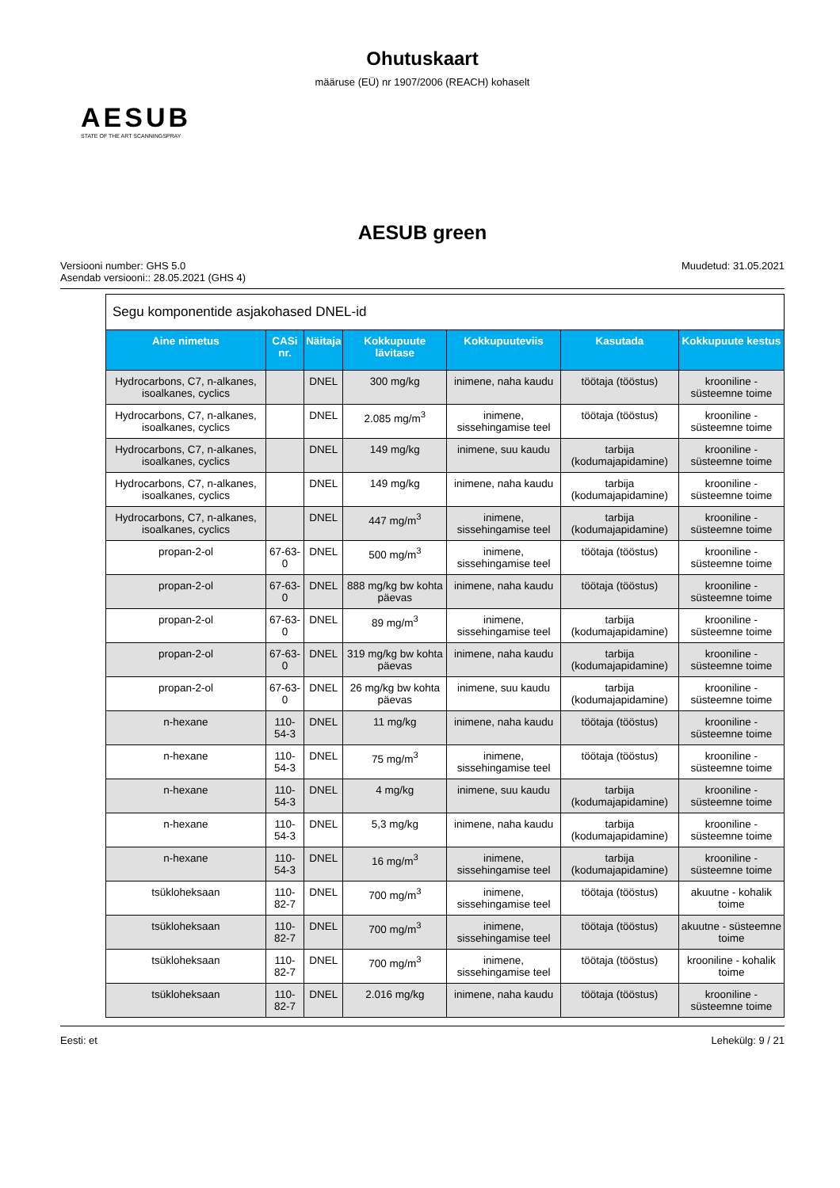Ohutuskaart
määruse (EÜ) nr 1907/2006 (REACH) kohaselt
AESUB
STATE OF THE ART SCANNINGSPRAY
AESUB green
Versiooni number: GHS 5.0
Asendab versiooni:: 28.05.2021 (GHS 4)
Muudetud: 31.05.2021
| Segu komponentide asjakohased DNEL-id | | | | | | |
| Aine nimetus | CASi nr. | Näitaja | Kokkupuute lävitase | Kokkupuuteviis | Kasutada | Kokkupuute kestus |
| Hydrocarbons, C7, n-alkanes, isoalkanes, cyclics | | DNEL | 300 mg/kg | inimene, naha kaudu | töötaja (tööstus) | krooniline - süsteemne toime |
| Hydrocarbons, C7, n-alkanes, isoalkanes, cyclics | | DNEL | 2.085 mg/m<sup>3</sup> | inimene, sissehingamise teel | töötaja (tööstus) | krooniline - süsteemne toime |
| Hydrocarbons, C7, n-alkanes, isoalkanes, cyclics | | DNEL | 149 mg/kg | inimene, suu kaudu | tarbija (kodumajapidamine) | krooniline - süsteemne toime |
| Hydrocarbons, C7, n-alkanes, isoalkanes, cyclics | | DNEL | 149 mg/kg | inimene, naha kaudu | tarbija (kodumajapidamine) | krooniline - süsteemne toime |
| Hydrocarbons, C7, n-alkanes, isoalkanes, cyclics | | DNEL | 447 mg/m<sup>3</sup> | inimene, sissehingamise teel | tarbija (kodumajapidamine) | krooniline - süsteemne toime |
| propan-2-ol | 67-63-0 | DNEL | 500 mg/m<sup>3</sup> | inimene, sissehingamise teel | töötaja (tööstus) | krooniline - süsteemne toime |
| propan-2-ol | 67-63-0 | DNEL | 888 mg/kg bw kohta päevas | inimene, naha kaudu | töötaja (tööstus) | krooniline - süsteemne toime |
| propan-2-ol | 67-63-0 | DNEL | 89 mg/m<sup>3</sup> | inimene, sissehingamise teel | tarbija (kodumajapidamine) | krooniline - süsteemne toime |
| propan-2-ol | 67-63-0 | DNEL | 319 mg/kg bw kohta päevas | inimene, naha kaudu | tarbija (kodumajapidamine) | krooniline - süsteemne toime |
| propan-2-ol | 67-63-0 | DNEL | 26 mg/kg bw kohta päevas | inimene, suu kaudu | tarbija (kodumajapidamine) | krooniline - süsteemne toime |
| n-hexane | 110-54-3 | DNEL | 11 mg/kg | inimene, naha kaudu | töötaja (tööstus) | krooniline - süsteemne toime |
| n-hexane | 110-54-3 | DNEL | 75 mg/m<sup>3</sup> | inimene, sissehingamise teel | töötaja (tööstus) | krooniline - süsteemne toime |
| n-hexane | 110-54-3 | DNEL | 4 mg/kg | inimene, suu kaudu | tarbija (kodumajapidamine) | krooniline - süsteemne toime |
| n-hexane | 110-54-3 | DNEL | 5,3 mg/kg | inimene, naha kaudu | tarbija (kodumajapidamine) | krooniline - süsteemne toime |
| n-hexane | 110-54-3 | DNEL | 16 mg/m<sup>3</sup> | inimene, sissehingamise teel | tarbija (kodumajapidamine) | krooniline - süsteemne toime |
| tsükloheksaan | 110-82-7 | DNEL | 700 mg/m<sup>3</sup> | inimene, sissehingamise teel | töötaja (tööstus) | akuutne - kohalik toime |
| tsükloheksaan | 110-82-7 | DNEL | 700 mg/m<sup>3</sup> | inimene, sissehingamise teel | töötaja (tööstus) | akuutne - süsteemne toime |
| tsükloheksaan | 110-82-7 | DNEL | 700 mg/m<sup>3</sup> | inimene, sissehingamise teel | töötaja (tööstus) | krooniline - kohalik toime |
| tsükloheksaan | 110-82-7 | DNEL | 2.016 mg/kg | inimene, naha kaudu | töötaja (tööstus) | krooniline - süsteemne toime |
Eesti: et Lehekülg: 9 / 21